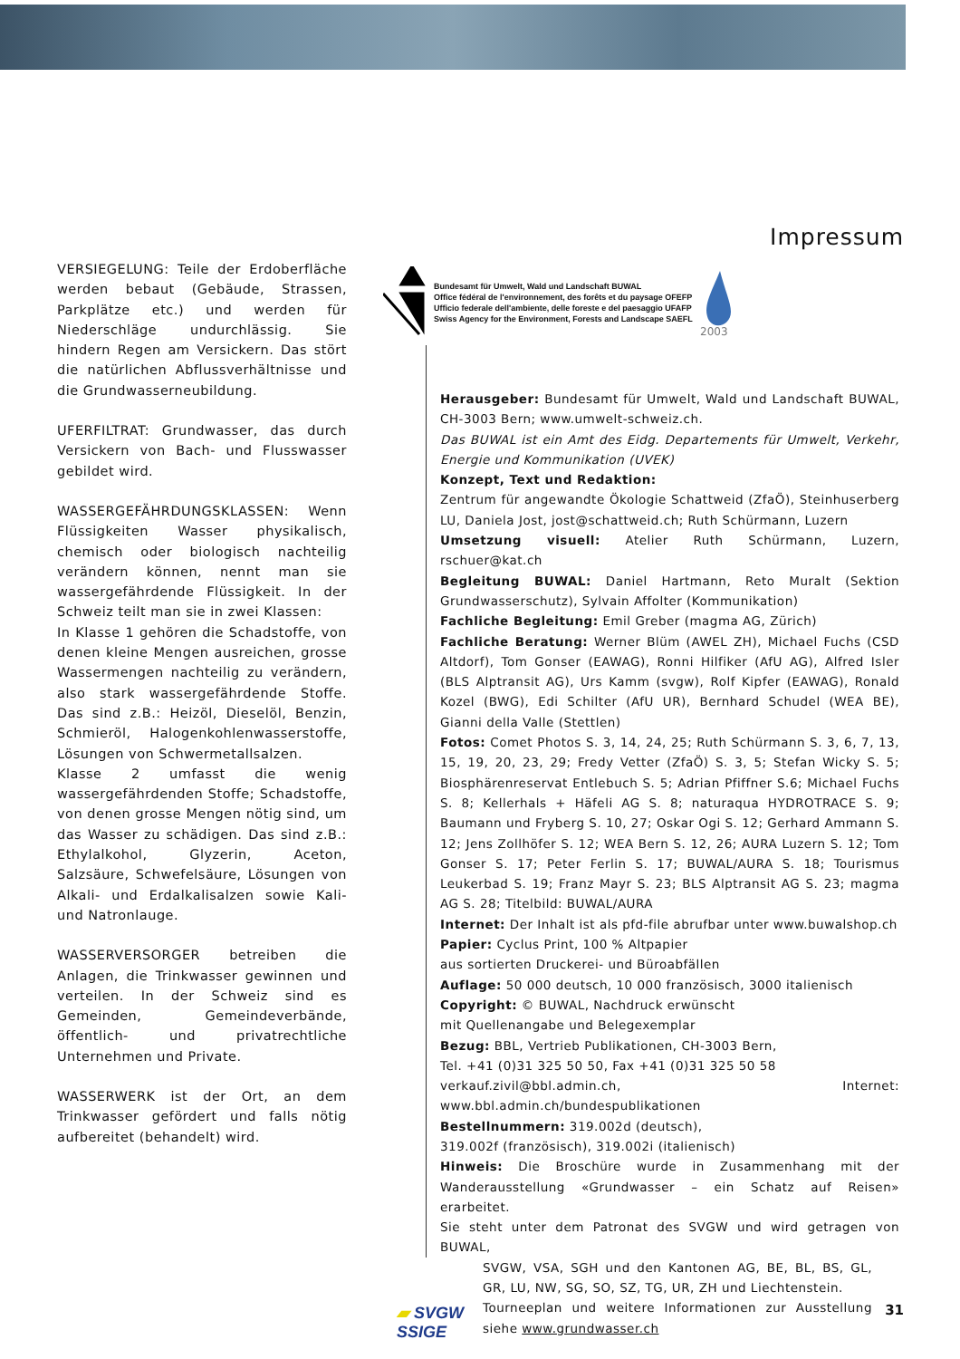Impressum
VERSIEGELUNG: Teile der Erdoberfläche werden bebaut (Gebäude, Strassen, Parkplätze etc.) und werden für Niederschläge undurchlässig. Sie hindern Regen am Versickern. Das stört die natürlichen Abflussverhältnisse und die Grundwasserneubildung.
UFERFILTRAT: Grundwasser, das durch Versickern von Bach- und Flusswasser gebildet wird.
WASSERGEFÄHRDUNGSKLASSEN: Wenn Flüssigkeiten Wasser physikalisch, chemisch oder biologisch nachteilig verändern können, nennt man sie wassergefährdende Flüssigkeit. In der Schweiz teilt man sie in zwei Klassen:
In Klasse 1 gehören die Schadstoffe, von denen kleine Mengen ausreichen, grosse Wassermengen nachteilig zu verändern, also stark wassergefährdende Stoffe. Das sind z.B.: Heizöl, Dieselöl, Benzin, Schmieröl, Halogenkohlenwasserstoffe, Lösungen von Schwermetallsalzen.
Klasse 2 umfasst die wenig wassergefährdenden Stoffe; Schadstoffe, von denen grosse Mengen nötig sind, um das Wasser zu schädigen. Das sind z.B.: Ethylalkohol, Glyzerin, Aceton, Salzsäure, Schwefelsäure, Lösungen von Alkali- und Erdalkalisalzen sowie Kali- und Natronlauge.
WASSERVERSORGER betreiben die Anlagen, die Trinkwasser gewinnen und verteilen. In der Schweiz sind es Gemeinden, Gemeindeverbände, öffentlich- und privatrechtliche Unternehmen und Private.
WASSERWERK ist der Ort, an dem Trinkwasser gefördert und falls nötig aufbereitet (behandelt) wird.
Bundesamt für Umwelt, Wald und Landschaft BUWAL
Office fédéral de l'environnement, des forêts et du paysage OFEFP
Ufficio federale dell'ambiente, delle foreste e del paesaggio UFAFP
Swiss Agency for the Environment, Forests and Landscape SAEFL
2003
Herausgeber: Bundesamt für Umwelt, Wald und Landschaft BUWAL, CH-3003 Bern; www.umwelt-schweiz.ch.
Das BUWAL ist ein Amt des Eidg. Departements für Umwelt, Verkehr, Energie und Kommunikation (UVEK)
Konzept, Text und Redaktion:
Zentrum für angewandte Ökologie Schattweid (ZfaÖ), Steinhuserberg LU, Daniela Jost, jost@schattweid.ch; Ruth Schürmann, Luzern
Umsetzung visuell: Atelier Ruth Schürmann, Luzern, rschuer@kat.ch
Begleitung BUWAL: Daniel Hartmann, Reto Muralt (Sektion Grundwasserschutz), Sylvain Affolter (Kommunikation)
Fachliche Begleitung: Emil Greber (magma AG, Zürich)
Fachliche Beratung: Werner Blüm (AWEL ZH), Michael Fuchs (CSD Altdorf), Tom Gonser (EAWAG), Ronni Hilfiker (AfU AG), Alfred Isler (BLS Alptransit AG), Urs Kamm (svgw), Rolf Kipfer (EAWAG), Ronald Kozel (BWG), Edi Schilter (AfU UR), Bernhard Schudel (WEA BE), Gianni della Valle (Stettlen)
Fotos: Comet Photos S. 3, 14, 24, 25; Ruth Schürmann S. 3, 6, 7, 13, 15, 19, 20, 23, 29; Fredy Vetter (ZfaÖ) S. 3, 5; Stefan Wicky S. 5; Biosphärenreservat Entlebuch S. 5; Adrian Pfiffner S.6; Michael Fuchs S. 8; Kellerhals + Häfeli AG S. 8; naturaqua HYDROTRACE S. 9; Baumann und Fryberg S. 10, 27; Oskar Ogi S. 12; Gerhard Ammann S. 12; Jens Zollhöfer S. 12; WEA Bern S. 12, 26; AURA Luzern S. 12; Tom Gonser S. 17; Peter Ferlin S. 17; BUWAL/AURA S. 18; Tourismus Leukerbad S. 19; Franz Mayr S. 23; BLS Alptransit AG S. 23; magma AG S. 28; Titelbild: BUWAL/AURA
Internet: Der Inhalt ist als pfd-file abrufbar unter www.buwalshop.ch
Papier: Cyclus Print, 100 % Altpapier
aus sortierten Druckerei- und Büroabfällen
Auflage: 50 000 deutsch, 10 000 französisch, 3000 italienisch
Copyright: © BUWAL, Nachdruck erwünscht
mit Quellenangabe und Belegexemplar
Bezug: BBL, Vertrieb Publikationen, CH-3003 Bern,
Tel. +41 (0)31 325 50 50, Fax +41 (0)31 325 50 58
verkauf.zivil@bbl.admin.ch, Internet: www.bbl.admin.ch/bundespublikationen
Bestellnummern: 319.002d (deutsch),
319.002f (französisch), 319.002i (italienisch)
Hinweis: Die Broschüre wurde in Zusammenhang mit der Wanderausstellung «Grundwasser – ein Schatz auf Reisen» erarbeitet.
Sie steht unter dem Patronat des SVGW und wird getragen von BUWAL,
▰ SVGW
SSIGE
SVGW, VSA, SGH und den Kantonen AG, BE, BL, BS, GL, GR, LU, NW, SG, SO, SZ, TG, UR, ZH und Liechtenstein.
Tourneeplan und weitere Informationen zur Ausstellung siehe www.grundwasser.ch
31